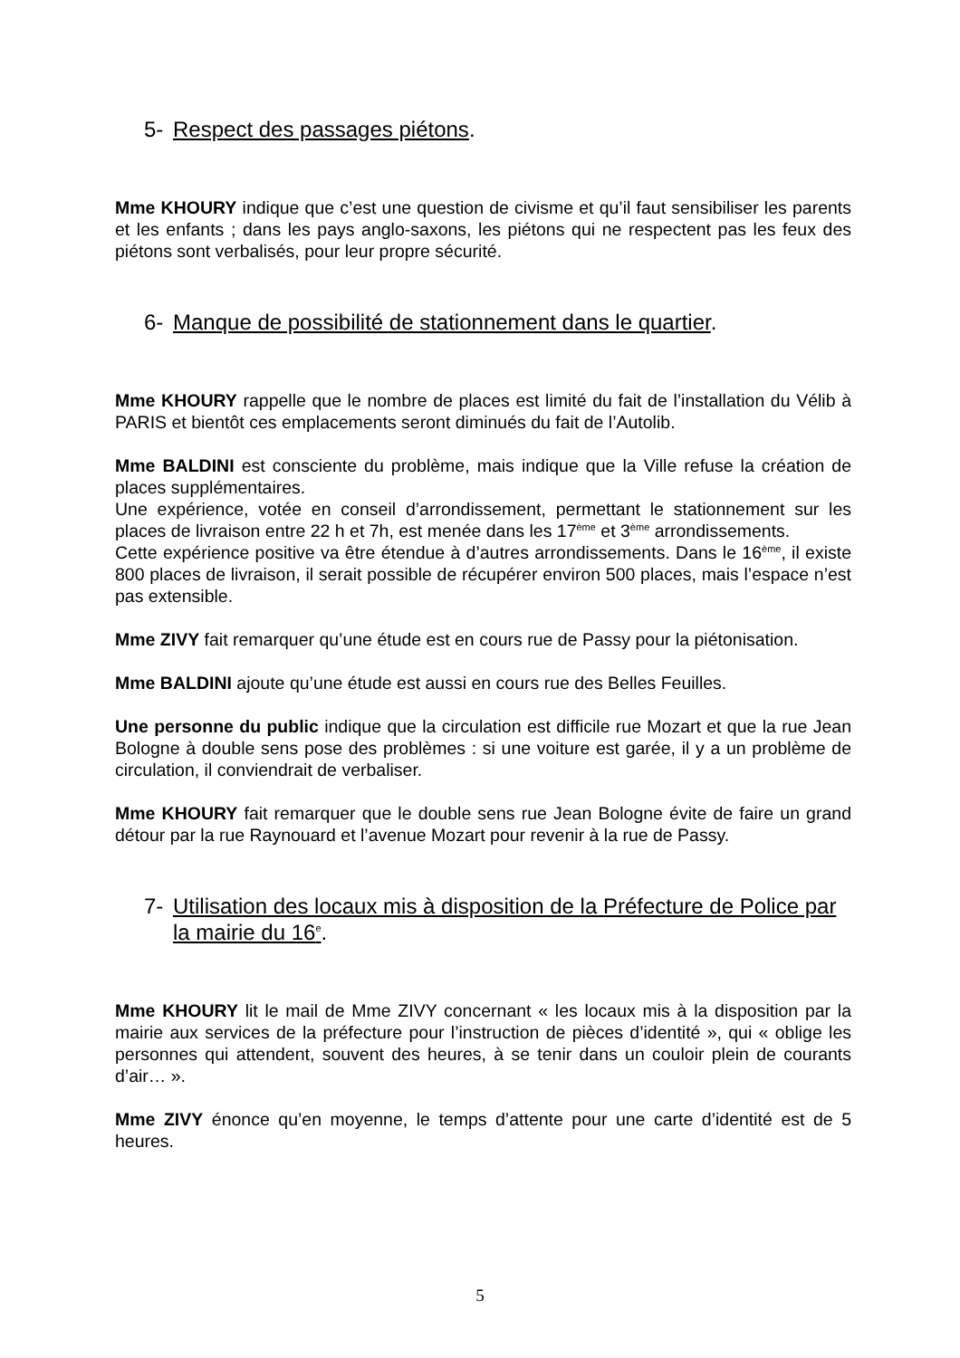5- Respect des passages piétons.
Mme KHOURY indique que c’est une question de civisme et qu’il faut sensibiliser les parents et les enfants ; dans les pays anglo-saxons, les piétons qui ne respectent pas les feux des piétons sont verbalisés, pour leur propre sécurité.
6- Manque de possibilité de stationnement dans le quartier.
Mme KHOURY rappelle que le nombre de places est limité du fait de l’installation du Vélib à PARIS et bientôt ces emplacements seront diminués du fait de l’Autolib.
Mme BALDINI est consciente du problème, mais indique que la Ville refuse la création de places supplémentaires.
Une expérience, votée en conseil d’arrondissement, permettant le stationnement sur les places de livraison entre 22 h et 7h, est menée dans les 17<sup>ème</sup> et 3<sup>ème</sup> arrondissements.
Cette expérience positive va être étendue à d’autres arrondissements. Dans le 16<sup>ème</sup>, il existe 800 places de livraison, il serait possible de récupérer environ 500 places, mais l’espace n’est pas extensible.
Mme ZIVY fait remarquer qu’une étude est en cours rue de Passy pour la piétonisation.
Mme BALDINI ajoute qu’une étude est aussi en cours rue des Belles Feuilles.
Une personne du public indique que la circulation est difficile rue Mozart et que la rue Jean Bologne à double sens pose des problèmes : si une voiture est garée, il y a un problème de circulation, il conviendrait de verbaliser.
Mme KHOURY fait remarquer que le double sens rue Jean Bologne évite de faire un grand détour par la rue Raynouard et l’avenue Mozart pour revenir à la rue de Passy.
7- Utilisation des locaux mis à disposition de la Préfecture de Police par la mairie du 16<sup>e</sup>.
Mme KHOURY lit le mail de Mme ZIVY concernant « les locaux mis à la disposition par la mairie aux services de la préfecture pour l’instruction de pièces d’identité », qui « oblige les personnes qui attendent, souvent des heures, à se tenir dans un couloir plein de courants d’air… ».
Mme ZIVY énonce qu’en moyenne, le temps d’attente pour une carte d’identité est de 5 heures.
5